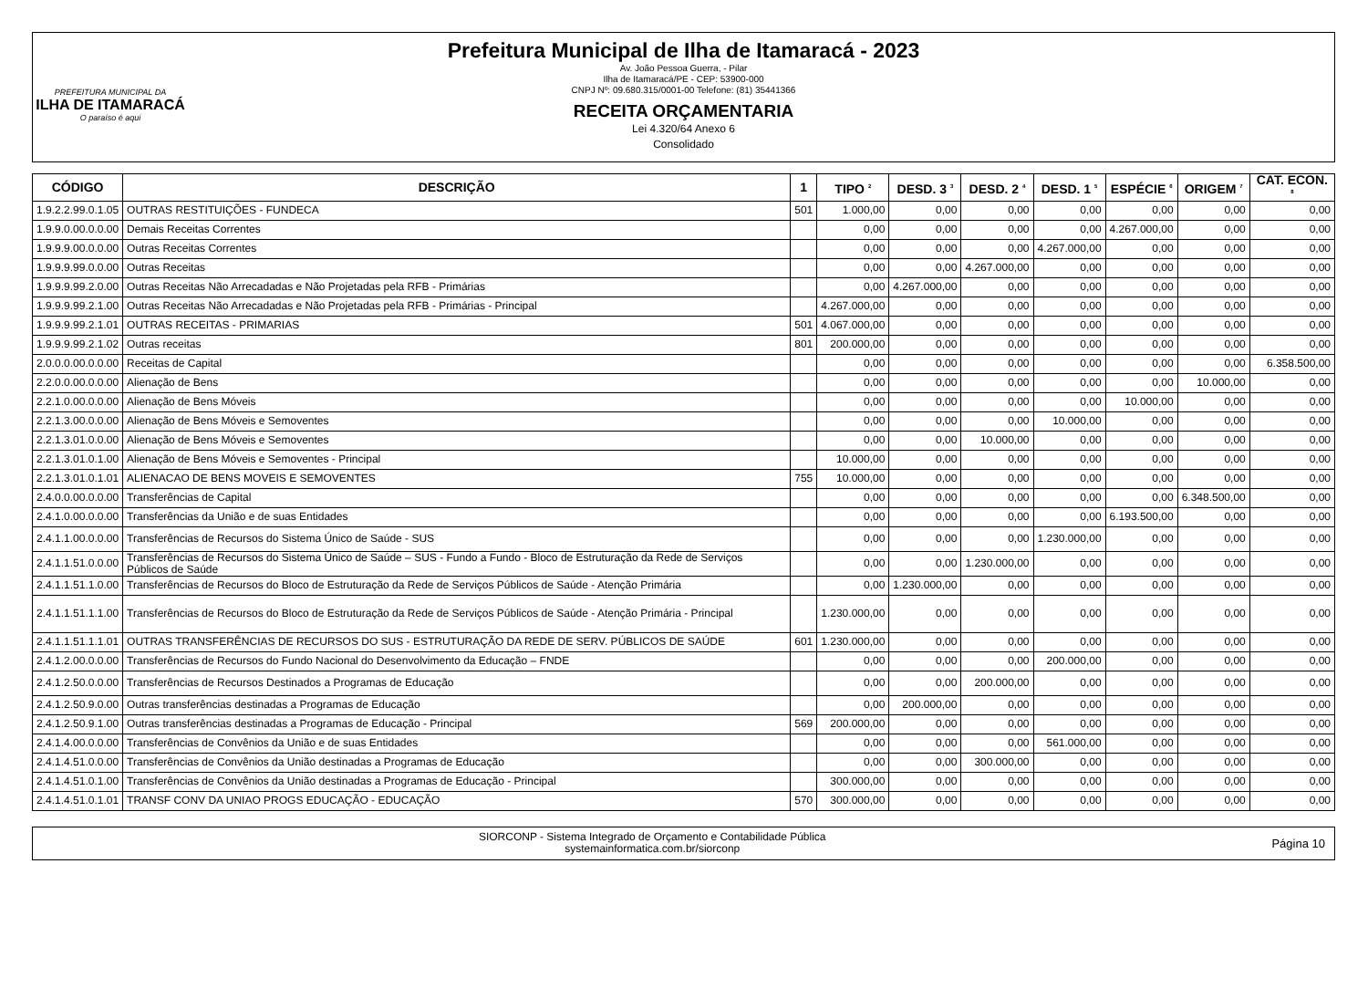PREFEITURA MUNICIPAL DA
ILHA DE ITAMARACÁ
O paraíso é aqui
Prefeitura Municipal de Ilha de Itamaracá - 2023
Av. João Pessoa Guerra, - Pilar
Ilha de Itamaracá/PE - CEP: 53900-000
CNPJ Nº: 09.680.315/0001-00 Telefone: (81) 35441366
RECEITA ORÇAMENTARIA
Lei 4.320/64 Anexo 6
Consolidado
| CÓDIGO | DESCRIÇÃO | 1 | TIPO <sup>2</sup> | DESD. 3 <sup>3</sup> | DESD. 2 <sup>4</sup> | DESD. 1 <sup>5</sup> | ESPÉCIE <sup>6</sup> | ORIGEM <sup>7</sup> | CAT. ECON. <sup>8</sup> |
| --- | --- | --- | --- | --- | --- | --- | --- | --- | --- |
| 1.9.2.2.99.0.1.05 | OUTRAS RESTITUIÇÕES - FUNDECA | 501 | 1.000,00 | 0,00 | 0,00 | 0,00 | 0,00 | 0,00 | 0,00 |
| 1.9.9.0.00.0.0.00 | Demais Receitas Correntes | | 0,00 | 0,00 | 0,00 | 0,00 | 4.267.000,00 | 0,00 | 0,00 |
| 1.9.9.9.00.0.0.00 | Outras Receitas Correntes | | 0,00 | 0,00 | 0,00 | 4.267.000,00 | 0,00 | 0,00 | 0,00 |
| 1.9.9.9.99.0.0.00 | Outras Receitas | | 0,00 | 0,00 | 4.267.000,00 | 0,00 | 0,00 | 0,00 | 0,00 |
| 1.9.9.9.99.2.0.00 | Outras Receitas Não Arrecadadas e Não Projetadas pela RFB - Primárias | | 0,00 | 4.267.000,00 | 0,00 | 0,00 | 0,00 | 0,00 | 0,00 |
| 1.9.9.9.99.2.1.00 | Outras Receitas Não Arrecadadas e Não Projetadas pela RFB - Primárias - Principal | | 4.267.000,00 | 0,00 | 0,00 | 0,00 | 0,00 | 0,00 | 0,00 |
| 1.9.9.9.99.2.1.01 | OUTRAS RECEITAS - PRIMARIAS | 501 | 4.067.000,00 | 0,00 | 0,00 | 0,00 | 0,00 | 0,00 | 0,00 |
| 1.9.9.9.99.2.1.02 | Outras receitas | 801 | 200.000,00 | 0,00 | 0,00 | 0,00 | 0,00 | 0,00 | 0,00 |
| 2.0.0.0.00.0.0.00 | Receitas de Capital | | 0,00 | 0,00 | 0,00 | 0,00 | 0,00 | 0,00 | 6.358.500,00 |
| 2.2.0.0.00.0.0.00 | Alienação de Bens | | 0,00 | 0,00 | 0,00 | 0,00 | 0,00 | 10.000,00 | 0,00 |
| 2.2.1.0.00.0.0.00 | Alienação de Bens Móveis | | 0,00 | 0,00 | 0,00 | 0,00 | 10.000,00 | 0,00 | 0,00 |
| 2.2.1.3.00.0.0.00 | Alienação de Bens Móveis e Semoventes | | 0,00 | 0,00 | 0,00 | 10.000,00 | 0,00 | 0,00 | 0,00 |
| 2.2.1.3.01.0.0.00 | Alienação de Bens Móveis e Semoventes | | 0,00 | 0,00 | 10.000,00 | 0,00 | 0,00 | 0,00 | 0,00 |
| 2.2.1.3.01.0.1.00 | Alienação de Bens Móveis e Semoventes - Principal | | 10.000,00 | 0,00 | 0,00 | 0,00 | 0,00 | 0,00 | 0,00 |
| 2.2.1.3.01.0.1.01 | ALIENACAO DE BENS MOVEIS E SEMOVENTES | 755 | 10.000,00 | 0,00 | 0,00 | 0,00 | 0,00 | 0,00 | 0,00 |
| 2.4.0.0.00.0.0.00 | Transferências de Capital | | 0,00 | 0,00 | 0,00 | 0,00 | 0,00 | 6.348.500,00 | 0,00 |
| 2.4.1.0.00.0.0.00 | Transferências da União e de suas Entidades | | 0,00 | 0,00 | 0,00 | 0,00 | 6.193.500,00 | 0,00 | 0,00 |
| 2.4.1.1.00.0.0.00 | Transferências de Recursos do Sistema Único de Saúde - SUS | | 0,00 | 0,00 | 0,00 | 1.230.000,00 | 0,00 | 0,00 | 0,00 |
| 2.4.1.1.51.0.0.00 | Transferências de Recursos do Sistema Único de Saúde – SUS - Fundo a Fundo - Bloco de Estruturação da Rede de Serviços Públicos de Saúde | | 0,00 | 0,00 | 1.230.000,00 | 0,00 | 0,00 | 0,00 | 0,00 |
| 2.4.1.1.51.1.0.00 | Transferências de Recursos do Bloco de Estruturação da Rede de Serviços Públicos de Saúde - Atenção Primária | | 0,00 | 1.230.000,00 | 0,00 | 0,00 | 0,00 | 0,00 | 0,00 |
| 2.4.1.1.51.1.1.00 | Transferências de Recursos do Bloco de Estruturação da Rede de Serviços Públicos de Saúde - Atenção Primária - Principal | | 1.230.000,00 | 0,00 | 0,00 | 0,00 | 0,00 | 0,00 | 0,00 |
| 2.4.1.1.51.1.1.01 | OUTRAS TRANSFERÊNCIAS DE RECURSOS DO SUS - ESTRUTURAÇÃO DA REDE DE SERV. PÚBLICOS DE SAÚDE | 601 | 1.230.000,00 | 0,00 | 0,00 | 0,00 | 0,00 | 0,00 | 0,00 |
| 2.4.1.2.00.0.0.00 | Transferências de Recursos do Fundo Nacional do Desenvolvimento da Educação – FNDE | | 0,00 | 0,00 | 0,00 | 200.000,00 | 0,00 | 0,00 | 0,00 |
| 2.4.1.2.50.0.0.00 | Transferências de Recursos Destinados a Programas de Educação | | 0,00 | 0,00 | 200.000,00 | 0,00 | 0,00 | 0,00 | 0,00 |
| 2.4.1.2.50.9.0.00 | Outras transferências destinadas a Programas de Educação | | 0,00 | 200.000,00 | 0,00 | 0,00 | 0,00 | 0,00 | 0,00 |
| 2.4.1.2.50.9.1.00 | Outras transferências destinadas a Programas de Educação - Principal | 569 | 200.000,00 | 0,00 | 0,00 | 0,00 | 0,00 | 0,00 | 0,00 |
| 2.4.1.4.00.0.0.00 | Transferências de Convênios da União e de suas Entidades | | 0,00 | 0,00 | 0,00 | 561.000,00 | 0,00 | 0,00 | 0,00 |
| 2.4.1.4.51.0.0.00 | Transferências de Convênios da União destinadas a Programas de Educação | | 0,00 | 0,00 | 300.000,00 | 0,00 | 0,00 | 0,00 | 0,00 |
| 2.4.1.4.51.0.1.00 | Transferências de Convênios da União destinadas a Programas de Educação - Principal | | 300.000,00 | 0,00 | 0,00 | 0,00 | 0,00 | 0,00 | 0,00 |
| 2.4.1.4.51.0.1.01 | TRANSF CONV DA UNIAO PROGS EDUCAÇÃO - EDUCAÇÃO | 570 | 300.000,00 | 0,00 | 0,00 | 0,00 | 0,00 | 0,00 | 0,00 |
SIORCONP - Sistema Integrado de Orçamento e Contabilidade Pública
systemainformatica.com.br/siorconp
Página 10